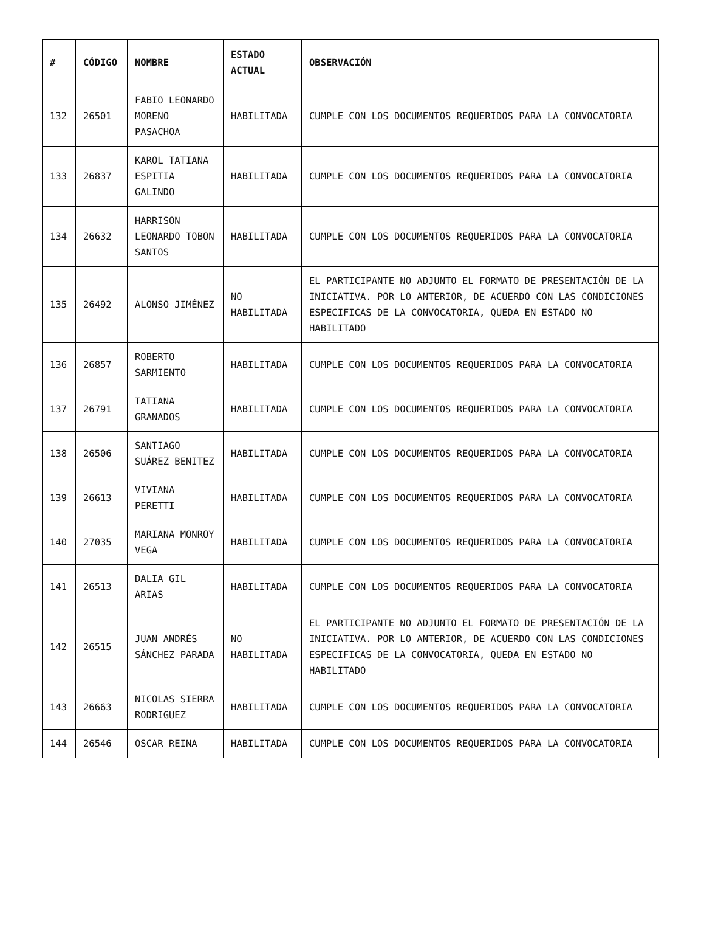| # | CÓDIGO | NOMBRE | ESTADO ACTUAL | OBSERVACIÓN |
| --- | --- | --- | --- | --- |
| 132 | 26501 | FABIO LEONARDO MORENO PASACHOA | HABILITADA | CUMPLE CON LOS DOCUMENTOS REQUERIDOS PARA LA CONVOCATORIA |
| 133 | 26837 | KAROL TATIANA ESPITIA GALINDO | HABILITADA | CUMPLE CON LOS DOCUMENTOS REQUERIDOS PARA LA CONVOCATORIA |
| 134 | 26632 | HARRISON LEONARDO TOBON SANTOS | HABILITADA | CUMPLE CON LOS DOCUMENTOS REQUERIDOS PARA LA CONVOCATORIA |
| 135 | 26492 | ALONSO JIMÉNEZ | NO HABILITADA | EL PARTICIPANTE NO ADJUNTO EL FORMATO DE PRESENTACIÓN DE LA INICIATIVA. POR LO ANTERIOR, DE ACUERDO CON LAS CONDICIONES ESPECIFICAS DE LA CONVOCATORIA, QUEDA EN ESTADO NO HABILITADO |
| 136 | 26857 | ROBERTO SARMIENTO | HABILITADA | CUMPLE CON LOS DOCUMENTOS REQUERIDOS PARA LA CONVOCATORIA |
| 137 | 26791 | TATIANA GRANADOS | HABILITADA | CUMPLE CON LOS DOCUMENTOS REQUERIDOS PARA LA CONVOCATORIA |
| 138 | 26506 | SANTIAGO SUÁREZ BENITEZ | HABILITADA | CUMPLE CON LOS DOCUMENTOS REQUERIDOS PARA LA CONVOCATORIA |
| 139 | 26613 | VIVIANA PERETTI | HABILITADA | CUMPLE CON LOS DOCUMENTOS REQUERIDOS PARA LA CONVOCATORIA |
| 140 | 27035 | MARIANA MONROY VEGA | HABILITADA | CUMPLE CON LOS DOCUMENTOS REQUERIDOS PARA LA CONVOCATORIA |
| 141 | 26513 | DALIA GIL ARIAS | HABILITADA | CUMPLE CON LOS DOCUMENTOS REQUERIDOS PARA LA CONVOCATORIA |
| 142 | 26515 | JUAN ANDRÉS SÁNCHEZ PARADA | NO HABILITADA | EL PARTICIPANTE NO ADJUNTO EL FORMATO DE PRESENTACIÓN DE LA INICIATIVA. POR LO ANTERIOR, DE ACUERDO CON LAS CONDICIONES ESPECIFICAS DE LA CONVOCATORIA, QUEDA EN ESTADO NO HABILITADO |
| 143 | 26663 | NICOLAS SIERRA RODRIGUEZ | HABILITADA | CUMPLE CON LOS DOCUMENTOS REQUERIDOS PARA LA CONVOCATORIA |
| 144 | 26546 | OSCAR REINA | HABILITADA | CUMPLE CON LOS DOCUMENTOS REQUERIDOS PARA LA CONVOCATORIA |